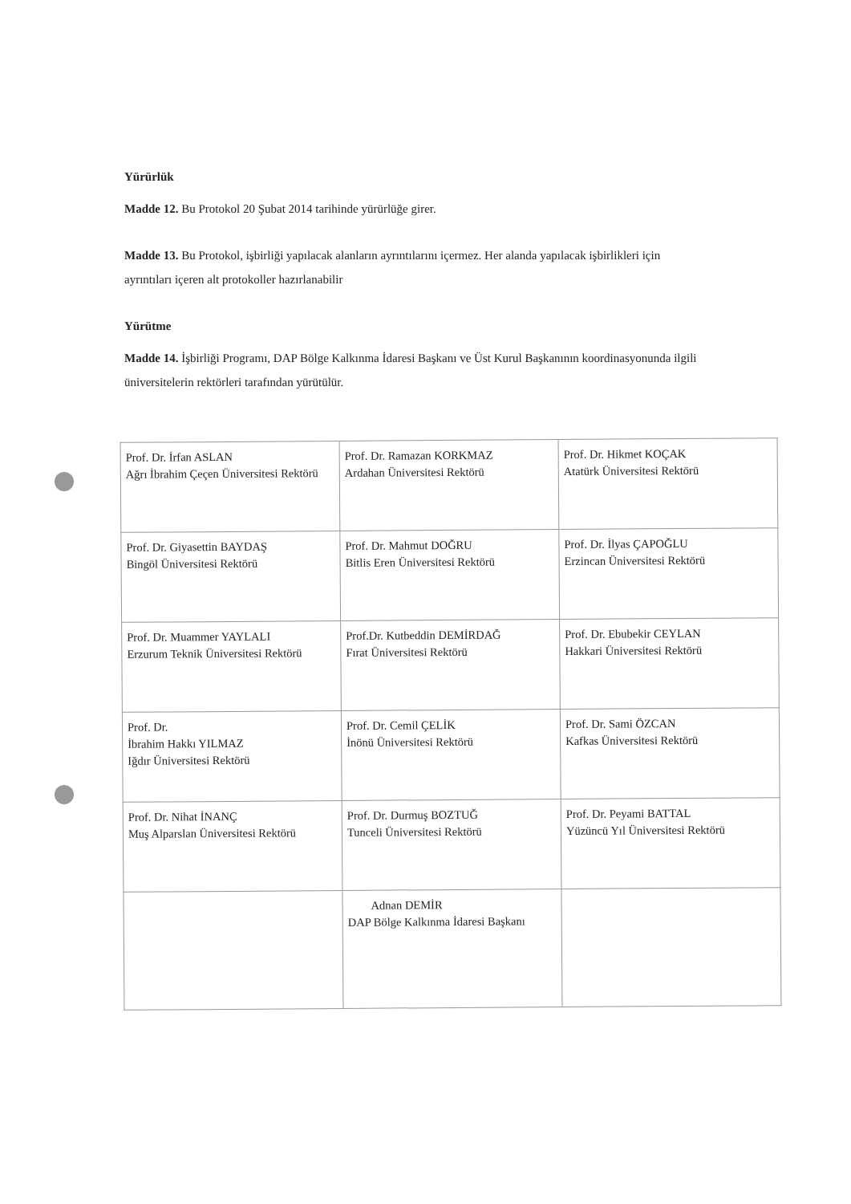Yürürlük
Madde 12. Bu Protokol 20 Şubat 2014 tarihinde yürürlüğe girer.
Madde 13. Bu Protokol, işbirliği yapılacak alanların ayrıntılarını içermez. Her alanda yapılacak işbirlikleri için ayrıntıları içeren alt protokoller hazırlanabilir
Yürütme
Madde 14. İşbirliği Programı, DAP Bölge Kalkınma İdaresi Başkanı ve Üst Kurul Başkanının koordinasyonunda ilgili üniversitelerin rektörleri tarafından yürütülür.
| Prof. Dr. İrfan ASLAN Ağrı İbrahim Çeçen Üniversitesi Rektörü | Prof. Dr. Ramazan KORKMAZ Ardahan Üniversitesi Rektörü | Prof. Dr. Hikmet KOÇAK Atatürk Üniversitesi Rektörü |
| Prof. Dr. Giyasettin BAYDAŞ Bingöl Üniversitesi Rektörü | Prof. Dr. Mahmut DOĞRU Bitlis Eren Üniversitesi Rektörü | Prof. Dr. İlyas ÇAPOĞLU Erzincan Üniversitesi Rektörü |
| Prof. Dr. Muammer YAYLALI Erzurum Teknik Üniversitesi Rektörü | Prof.Dr. Kutbeddin DEMİRDAĞ Fırat Üniversitesi Rektörü | Prof. Dr. Ebubekir CEYLAN Hakkari Üniversitesi Rektörü |
| Prof. Dr. İbrahim Hakkı YILMAZ Iğdır Üniversitesi Rektörü | Prof. Dr. Cemil ÇELİK İnönü Üniversitesi Rektörü | Prof. Dr. Sami ÖZCAN Kafkas Üniversitesi Rektörü |
| Prof. Dr. Nihat İNANÇ Muş Alparslan Üniversitesi Rektörü | Prof. Dr. Durmuş BOZTUĞ Tunceli Üniversitesi Rektörü | Prof. Dr. Peyami BATTAL Yüzüncü Yıl Üniversitesi Rektörü |
| | Adnan DEMİR DAP Bölge Kalkınma İdaresi Başkanı | |